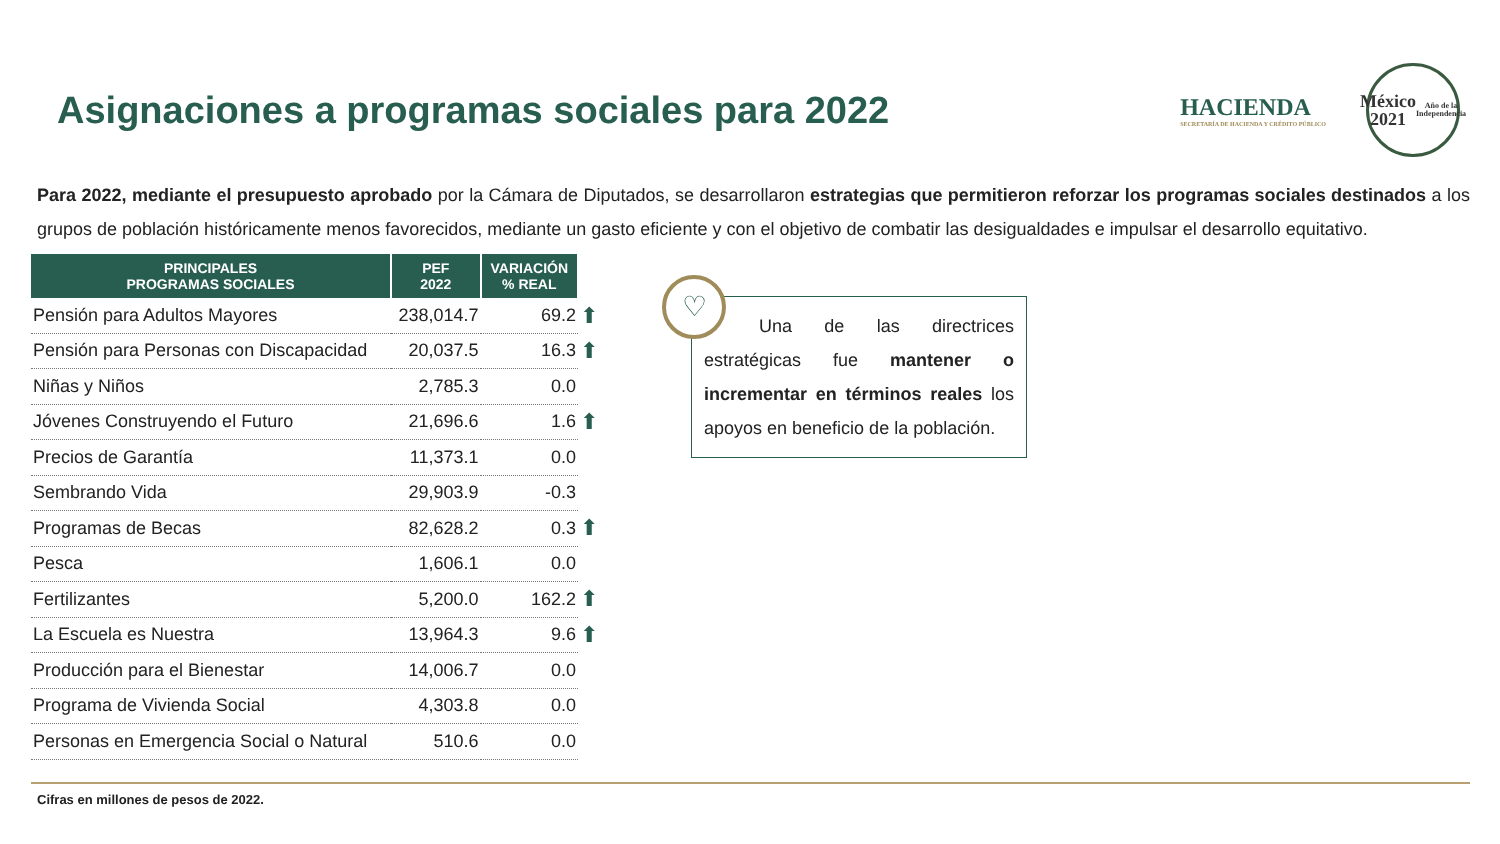Asignaciones a programas sociales para 2022
HACIENDA
SECRETARÍA DE HACIENDA Y CRÉDITO PÚBLICO
México
2021
Año de la Independencia
Para 2022, mediante el presupuesto aprobado por la Cámara de Diputados, se desarrollaron estrategias que permitieron reforzar los programas sociales destinados a los grupos de población históricamente menos favorecidos, mediante un gasto eficiente y con el objetivo de combatir las desigualdades e impulsar el desarrollo equitativo.
| PRINCIPALES PROGRAMAS SOCIALES | PEF 2022 | VARIACIÓN % REAL | |
| --- | --- | --- | --- |
| Pensión para Adultos Mayores | 238,014.7 | 69.2 | ⬆ |
| Pensión para Personas con Discapacidad | 20,037.5 | 16.3 | ⬆ |
| Niñas y Niños | 2,785.3 | 0.0 | |
| Jóvenes Construyendo el Futuro | 21,696.6 | 1.6 | ⬆ |
| Precios de Garantía | 11,373.1 | 0.0 | |
| Sembrando Vida | 29,903.9 | -0.3 | |
| Programas de Becas | 82,628.2 | 0.3 | ⬆ |
| Pesca | 1,606.1 | 0.0 | |
| Fertilizantes | 5,200.0 | 162.2 | ⬆ |
| La Escuela es Nuestra | 13,964.3 | 9.6 | ⬆ |
| Producción para el Bienestar | 14,006.7 | 0.0 | |
| Programa de Vivienda Social | 4,303.8 | 0.0 | |
| Personas en Emergencia Social o Natural | 510.6 | 0.0 | |
♡
Una de las directrices estratégicas fue mantener o incrementar en términos reales los apoyos en beneficio de la población.
Cifras en millones de pesos de 2022.